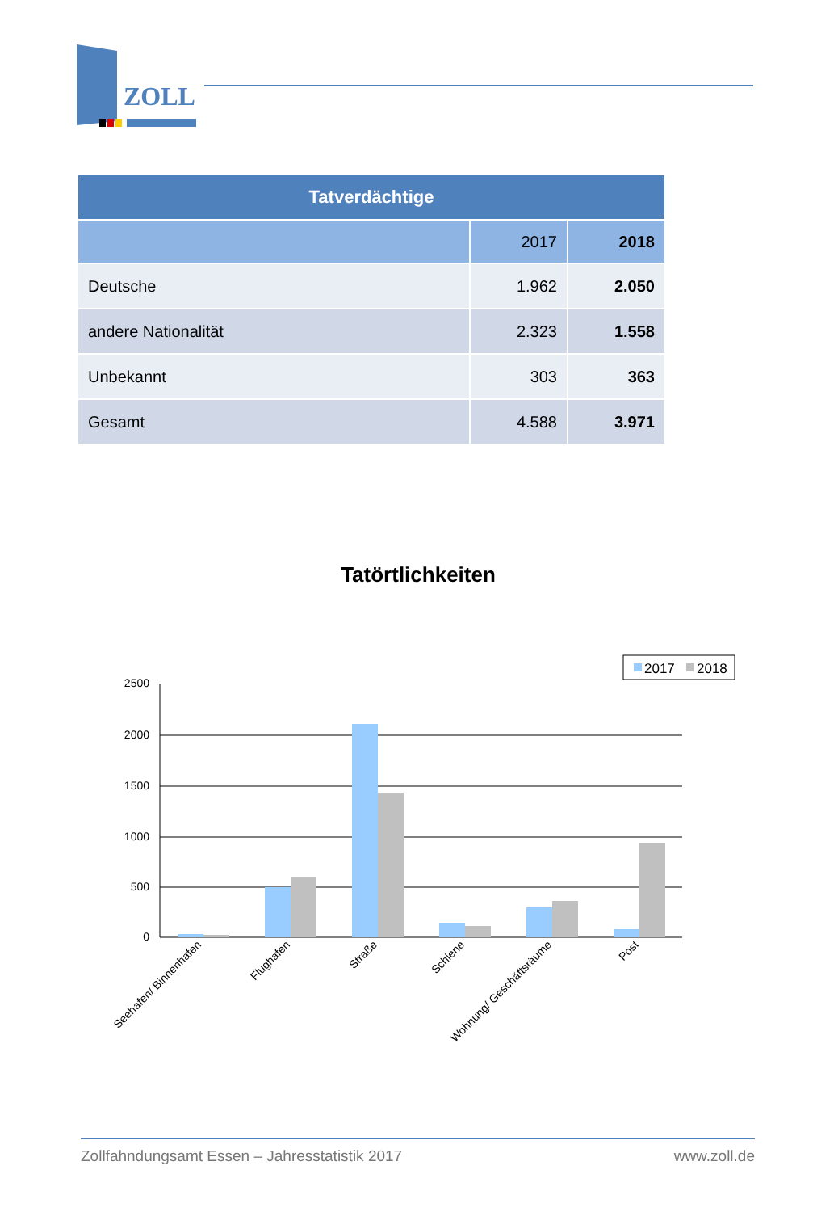ZOLL
| Tatverdächtige | | |
| --- | --- | --- |
| | 2017 | 2018 |
| Deutsche | 1.962 | 2.050 |
| andere Nationalität | 2.323 | 1.558 |
| Unbekannt | 303 | 363 |
| Gesamt | 4.588 | 3.971 |
Tatörtlichkeiten
2017
2018
2500
2000
1500
1000
500
0
Seehafen/ Binnenhafen
Flughafen
Straße
Schiene
Wohnung/ Geschäftsräume
Post
Zollfahndungsamt Essen – Jahresstatistik 2017 www.zoll.de